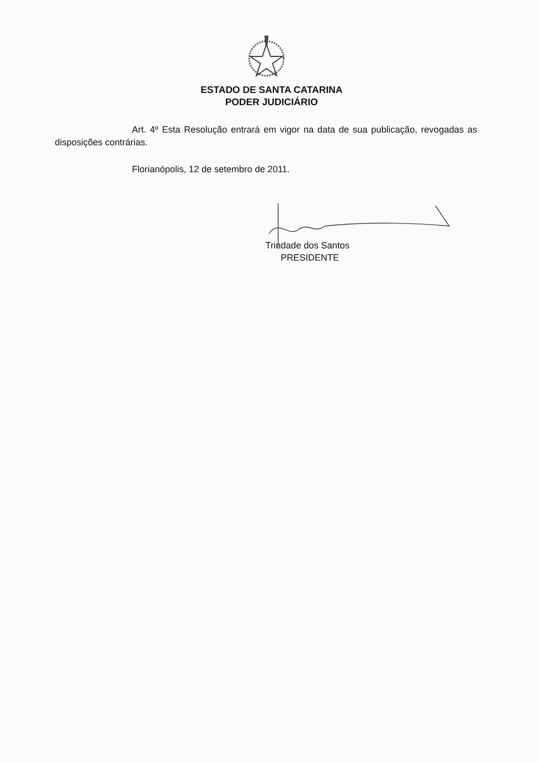ESTADO DE SANTA CATARINA
PODER JUDICIÁRIO
Art. 4º Esta Resolução entrará em vigor na data de sua publicação, revogadas as disposições contrárias.
Florianópolis, 12 de setembro de 2011.
Trindade dos Santos
PRESIDENTE